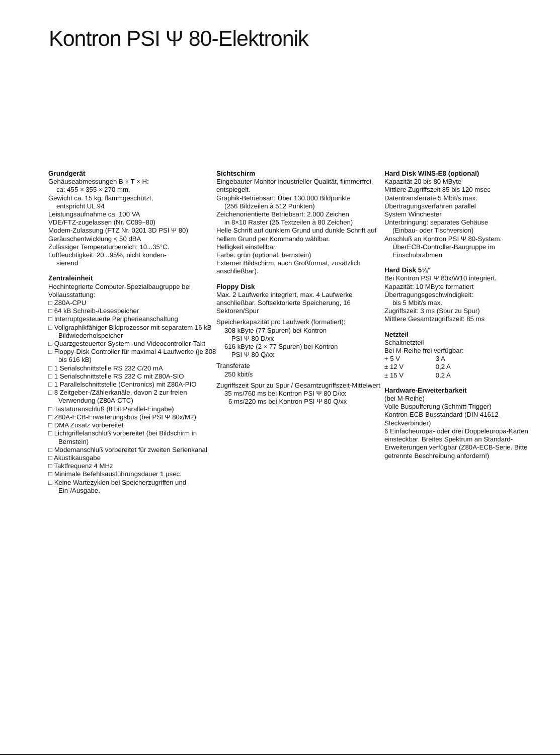Kontron PSI Ψ 80-Elektronik
Grundgerät
Gehäuseabmessungen B × T × H:
ca: 455 × 355 × 270 mm,
Gewicht ca. 15 kg, flammgeschützt,
entspricht UL 94
Leistungsaufnahme ca. 100 VA
VDE/FTZ-zugelassen (Nr. C089−80)
Modem-Zulassung (FTZ Nr. 0201 3D PSI Ψ 80)
Geräuschentwicklung < 50 dBA
Zulässiger Temperaturbereich: 10...35°C.
Luftfeuchtigkeit: 20...95%, nicht konden-
sierend
Zentraleinheit
Hochintegrierte Computer-Spezialbaugruppe bei Vollausstattung:
□ Z80A-CPU
□ 64 kB Schreib-/Lesespeicher
□ Interruptgesteuerte Peripherieanschaltung
□ Vollgraphikfähiger Bildprozessor mit separatem 16 kB Bildwiederholspeicher
□ Quarzgesteuerter System- und Videocontroller-Takt
□ Floppy-Disk Controller für maximal 4 Laufwerke (je 308 bis 616 kB)
□ 1 Serialschnittstelle RS 232 C/20 mA
□ 1 Serialschnittstelle RS 232 C mit Z80A-SIO
□ 1 Parallelschnittstelle (Centronics) mit Z80A-PIO
□ 8 Zeitgeber-/Zählerkanäle, davon 2 zur freien Verwendung (Z80A-CTC)
□ Tastaturanschluß (8 bit Parallel-Eingabe)
□ Z80A-ECB-Erweiterungsbus (bei PSI Ψ 80x/M2)
□ DMA Zusatz vorbereitet
□ Lichtgriffelanschluß vorbereitet (bei Bildschirm in Bernstein)
□ Modemanschluß vorbereitet für zweiten Serienkanal
□ Akustikausgabe
□ Taktfrequenz 4 MHz
□ Minimale Befehlsausführungsdauer 1 μsec.
□ Keine Wartezyklen bei Speicherzugriffen und Ein-/Ausgabe.
Sichtschirm
Eingebauter Monitor industrieller Qualität, flimmerfrei, entspiegelt.
Graphik-Betriebsart: Über 130.000 Bildpunkte
(256 Bildzeilen à 512 Punkten)
Zeichenorientierte Betriebsart: 2.000 Zeichen
in 8×10 Raster (25 Textzeilen à 80 Zeichen)
Helle Schrift auf dunklem Grund und dunkle Schrift auf hellem Grund per Kommando wählbar.
Helligkeit einstellbar.
Farbe: grün (optional: bernstein)
Externer Bildschirm, auch Großformat, zusätzlich anschließbar).
Floppy Disk
Max. 2 Laufwerke integriert, max. 4 Laufwerke anschließbar. Softsektorierte Speicherung, 16 Sektoren/Spur
Speicherkapazität pro Laufwerk (formatiert):
308 kByte (77 Spuren) bei Kontron
PSI Ψ 80 D/xx
616 kByte (2 × 77 Spuren) bei Kontron
PSI Ψ 80 Q/xx
Transferate
250 kbit/s
Zugriffszeit Spur zu Spur / Gesamtzugriffszeit-Mittelwert
35 ms/760 ms bei Kontron PSI Ψ 80 D/xx
6 ms/220 ms bei Kontron PSI Ψ 80 Q/xx
Hard Disk WINS-E8 (optional)
Kapazität 20 bis 80 MByte
Mittlere Zugriffszeit 85 bis 120 msec
Datentransferrate 5 Mbit/s max.
Übertragungsverfahren parallel
System Winchester
Unterbringung: separates Gehäuse
(Einbau- oder Tischversion)
Anschluß an Kontron PSI Ψ 80-System:
ÜberECB-Controller-Baugruppe im Einschubrahmen
Hard Disk 5¼″
Bei Kontron PSI Ψ 80x/W10 integriert.
Kapazität: 10 MByte formatiert
Übertragungsgeschwindigkeit:
bis 5 Mbit/s max.
Zugriffszeit: 3 ms (Spur zu Spur)
Mittlere Gesamtzugriffszeit: 85 ms
Netzteil
Schaltnetzteil
Bei M-Reihe frei verfügbar:
+ 5 V 3 A
± 12 V 0,2 A
± 15 V 0,2 A
Hardware-Erweiterbarkeit
(bei M-Reihe)
Volle Buspufferung (Schmitt-Trigger)
Kontron ECB-Busstandard (DIN 41612-Steckverbinder)
6 Einfacheuropa- oder drei Doppeleuropa-Karten einsteckbar. Breites Spektrum an Standard-Erweiterungen verfügbar (Z80A-ECB-Serie. Bitte getrennte Beschreibung anfordern!)